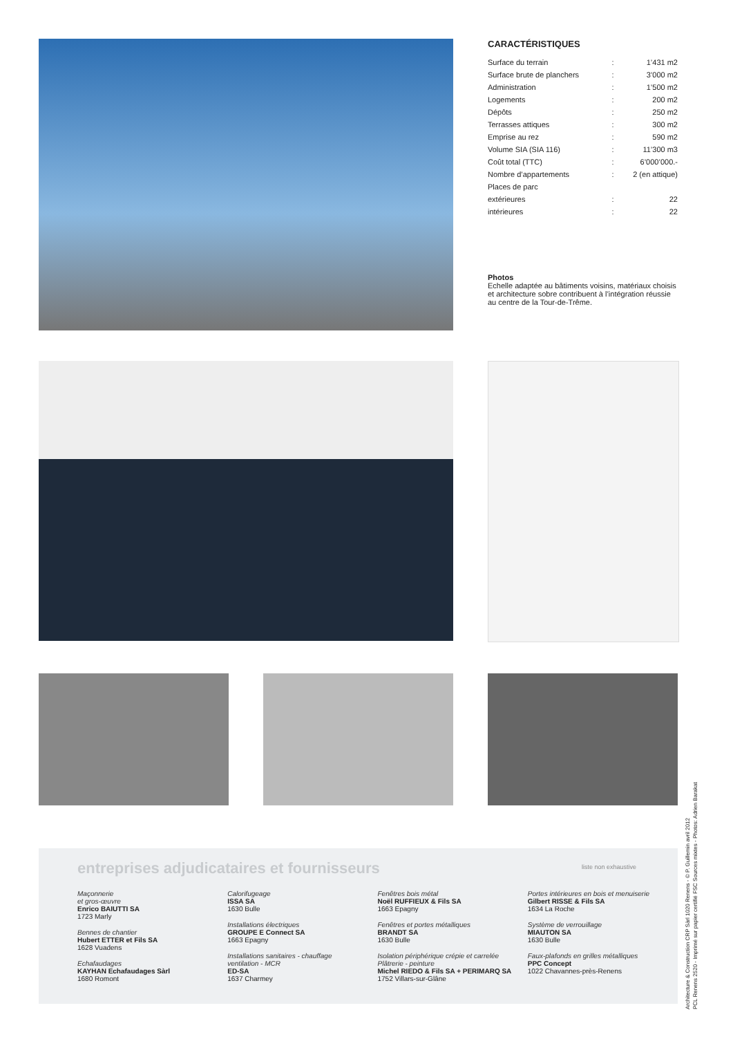CARACTÉRISTIQUES
| Surface du terrain | : | 1’431 m2 |
| Surface brute de planchers | : | 3’000 m2 |
| Administration | : | 1’500 m2 |
| Logements | : | 200 m2 |
| Dépôts | : | 250 m2 |
| Terrasses attiques | : | 300 m2 |
| Emprise au rez | : | 590 m2 |
| Volume SIA (SIA 116) | : | 11’300 m3 |
| Coût total (TTC) | : | 6’000’000.- |
| Nombre d’appartements | : | 2 (en attique) |
| Places de parc | | |
| extérieures | : | 22 |
| intérieures | : | 22 |
Photos
Echelle adaptée au bâtiments voisins, matériaux choisis et architecture sobre contribuent à l’intégration réussie au centre de la Tour-de-Trême.
entreprises adjudicataires et fournisseurs
liste non exhaustive
Maçonnerie
et gros-œuvre
Enrico BAIUTTI SA
1723 Marly
Bennes de chantier
Hubert ETTER et Fils SA
1628 Vuadens
Echafaudages
KAYHAN Echafaudages Sàrl
1680 Romont
Calorifugeage
ISSA SA
1630 Bulle
Installations électriques
GROUPE E Connect SA
1663 Epagny
Installations sanitaires - chauffage
ventilation - MCR
ED-SA
1637 Charmey
Fenêtres bois métal
Noël RUFFIEUX & Fils SA
1663 Epagny
Fenêtres et portes métalliques
BRANDT SA
1630 Bulle
Isolation périphérique crépie et carrelée
Plâtrerie - peinture
Michel RIEDO & Fils SA + PERIMARQ SA
1752 Villars-sur-Glâne
Portes intérieures en bois et menuiserie
Gilbert RISSE & Fils SA
1634 La Roche
Système de verrouillage
MIAUTON SA
1630 Bulle
Faux-plafonds en grilles métalliques
PPC Concept
1022 Chavannes-près-Renens
Architecture & Construction CRP Sàrl 1020 Renens - © P. Guillemin avril 2012
PCL Renens 2520 - Imprimé sur papier certifié FSC Sources mixtes - Photos: Adrien Barakat